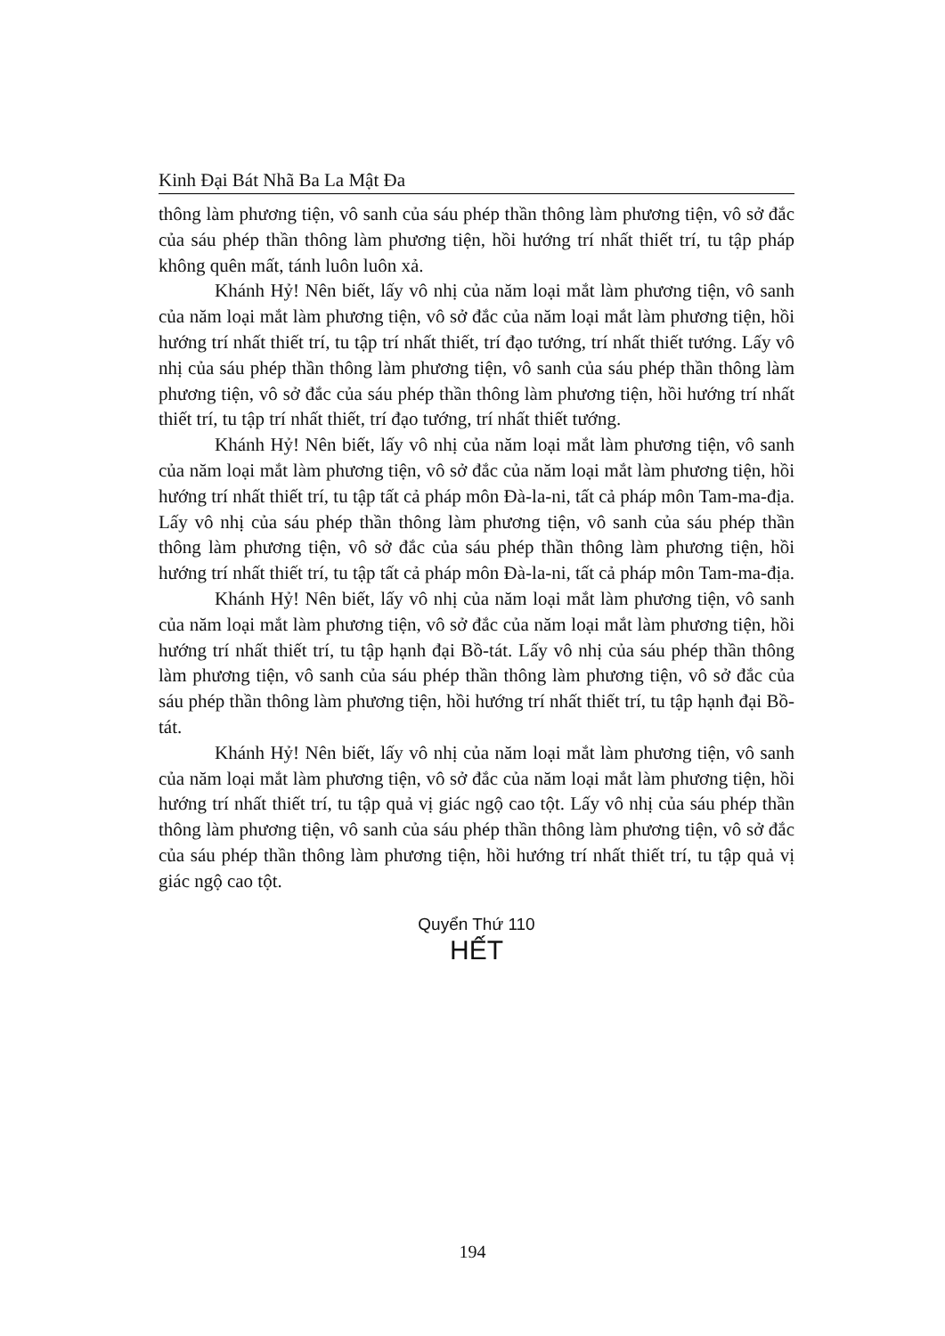Kinh Đại Bát Nhã Ba La Mật Đa
thông làm phương tiện, vô sanh của sáu phép thần thông làm phương tiện, vô sở đắc của sáu phép thần thông làm phương tiện, hồi hướng trí nhất thiết trí, tu tập pháp không quên mất, tánh luôn luôn xả.
Khánh Hỷ! Nên biết, lấy vô nhị của năm loại mắt làm phương tiện, vô sanh của năm loại mắt làm phương tiện, vô sở đắc của năm loại mắt làm phương tiện, hồi hướng trí nhất thiết trí, tu tập trí nhất thiết, trí đạo tướng, trí nhất thiết tướng. Lấy vô nhị của sáu phép thần thông làm phương tiện, vô sanh của sáu phép thần thông làm phương tiện, vô sở đắc của sáu phép thần thông làm phương tiện, hồi hướng trí nhất thiết trí, tu tập trí nhất thiết, trí đạo tướng, trí nhất thiết tướng.
Khánh Hỷ! Nên biết, lấy vô nhị của năm loại mắt làm phương tiện, vô sanh của năm loại mắt làm phương tiện, vô sở đắc của năm loại mắt làm phương tiện, hồi hướng trí nhất thiết trí, tu tập tất cả pháp môn Đà-la-ni, tất cả pháp môn Tam-ma-địa. Lấy vô nhị của sáu phép thần thông làm phương tiện, vô sanh của sáu phép thần thông làm phương tiện, vô sở đắc của sáu phép thần thông làm phương tiện, hồi hướng trí nhất thiết trí, tu tập tất cả pháp môn Đà-la-ni, tất cả pháp môn Tam-ma-địa.
Khánh Hỷ! Nên biết, lấy vô nhị của năm loại mắt làm phương tiện, vô sanh của năm loại mắt làm phương tiện, vô sở đắc của năm loại mắt làm phương tiện, hồi hướng trí nhất thiết trí, tu tập hạnh đại Bồ-tát. Lấy vô nhị của sáu phép thần thông làm phương tiện, vô sanh của sáu phép thần thông làm phương tiện, vô sở đắc của sáu phép thần thông làm phương tiện, hồi hướng trí nhất thiết trí, tu tập hạnh đại Bồ-tát.
Khánh Hỷ! Nên biết, lấy vô nhị của năm loại mắt làm phương tiện, vô sanh của năm loại mắt làm phương tiện, vô sở đắc của năm loại mắt làm phương tiện, hồi hướng trí nhất thiết trí, tu tập quả vị giác ngộ cao tột. Lấy vô nhị của sáu phép thần thông làm phương tiện, vô sanh của sáu phép thần thông làm phương tiện, vô sở đắc của sáu phép thần thông làm phương tiện, hồi hướng trí nhất thiết trí, tu tập quả vị giác ngộ cao tột.
Quyển Thứ 110
HẾT
194